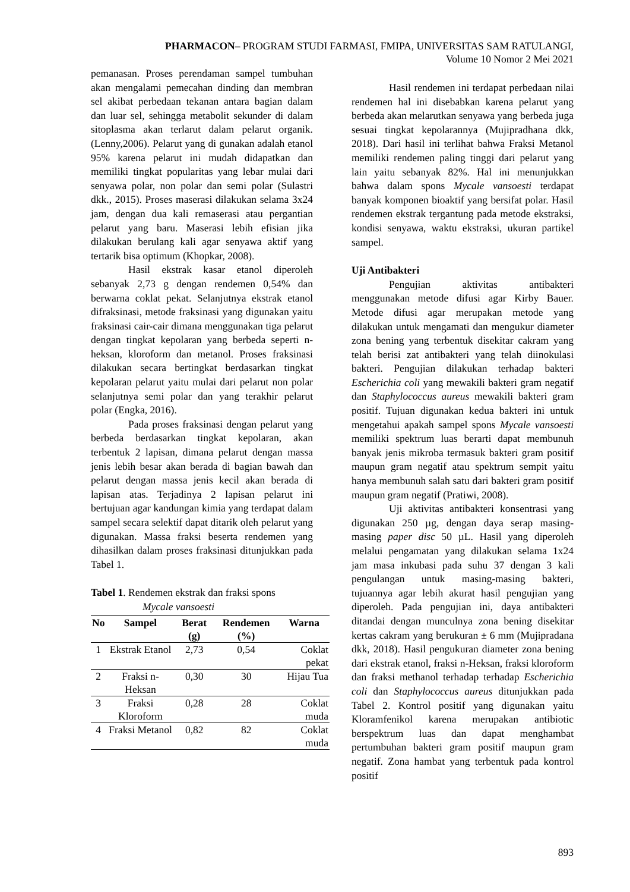PHARMACON– PROGRAM STUDI FARMASI, FMIPA, UNIVERSITAS SAM RATULANGI,
Volume 10 Nomor 2 Mei 2021
pemanasan. Proses perendaman sampel tumbuhan akan mengalami pemecahan dinding dan membran sel akibat perbedaan tekanan antara bagian dalam dan luar sel, sehingga metabolit sekunder di dalam sitoplasma akan terlarut dalam pelarut organik. (Lenny,2006). Pelarut yang di gunakan adalah etanol 95% karena pelarut ini mudah didapatkan dan memiliki tingkat popularitas yang lebar mulai dari senyawa polar, non polar dan semi polar (Sulastri dkk., 2015). Proses maserasi dilakukan selama 3x24 jam, dengan dua kali remaserasi atau pergantian pelarut yang baru. Maserasi lebih efisian jika dilakukan berulang kali agar senyawa aktif yang tertarik bisa optimum (Khopkar, 2008).
Hasil ekstrak kasar etanol diperoleh sebanyak 2,73 g dengan rendemen 0,54% dan berwarna coklat pekat. Selanjutnya ekstrak etanol difraksinasi, metode fraksinasi yang digunakan yaitu fraksinasi cair-cair dimana menggunakan tiga pelarut dengan tingkat kepolaran yang berbeda seperti n-heksan, kloroform dan metanol. Proses fraksinasi dilakukan secara bertingkat berdasarkan tingkat kepolaran pelarut yaitu mulai dari pelarut non polar selanjutnya semi polar dan yang terakhir pelarut polar (Engka, 2016).
Pada proses fraksinasi dengan pelarut yang berbeda berdasarkan tingkat kepolaran, akan terbentuk 2 lapisan, dimana pelarut dengan massa jenis lebih besar akan berada di bagian bawah dan pelarut dengan massa jenis kecil akan berada di lapisan atas. Terjadinya 2 lapisan pelarut ini bertujuan agar kandungan kimia yang terdapat dalam sampel secara selektif dapat ditarik oleh pelarut yang digunakan. Massa fraksi beserta rendemen yang dihasilkan dalam proses fraksinasi ditunjukkan pada Tabel 1.
Tabel 1. Rendemen ekstrak dan fraksi spons
Mycale vansoesti
| No | Sampel | Berat (g) | Rendemen (%) | Warna |
| --- | --- | --- | --- | --- |
| 1 | Ekstrak Etanol | 2,73 | 0,54 | Coklat pekat |
| 2 | Fraksi n-Heksan | 0,30 | 30 | Hijau Tua |
| 3 | Fraksi Kloroform | 0,28 | 28 | Coklat muda |
| 4 | Fraksi Metanol | 0,82 | 82 | Coklat muda |
Hasil rendemen ini terdapat perbedaan nilai rendemen hal ini disebabkan karena pelarut yang berbeda akan melarutkan senyawa yang berbeda juga sesuai tingkat kepolarannya (Mujipradhana dkk, 2018). Dari hasil ini terlihat bahwa Fraksi Metanol memiliki rendemen paling tinggi dari pelarut yang lain yaitu sebanyak 82%. Hal ini menunjukkan bahwa dalam spons Mycale vansoesti terdapat banyak komponen bioaktif yang bersifat polar. Hasil rendemen ekstrak tergantung pada metode ekstraksi, kondisi senyawa, waktu ekstraksi, ukuran partikel sampel.
Uji Antibakteri
Pengujian aktivitas antibakteri menggunakan metode difusi agar Kirby Bauer. Metode difusi agar merupakan metode yang dilakukan untuk mengamati dan mengukur diameter zona bening yang terbentuk disekitar cakram yang telah berisi zat antibakteri yang telah diinokulasi bakteri. Pengujian dilakukan terhadap bakteri Escherichia coli yang mewakili bakteri gram negatif dan Staphylococcus aureus mewakili bakteri gram positif. Tujuan digunakan kedua bakteri ini untuk mengetahui apakah sampel spons Mycale vansoesti memiliki spektrum luas berarti dapat membunuh banyak jenis mikroba termasuk bakteri gram positif maupun gram negatif atau spektrum sempit yaitu hanya membunuh salah satu dari bakteri gram positif maupun gram negatif (Pratiwi, 2008).
Uji aktivitas antibakteri konsentrasi yang digunakan 250 µg, dengan daya serap masing- masing paper disc 50 µL. Hasil yang diperoleh melalui pengamatan yang dilakukan selama 1x24 jam masa inkubasi pada suhu 37 dengan 3 kali pengulangan untuk masing-masing bakteri, tujuannya agar lebih akurat hasil pengujian yang diperoleh. Pada pengujian ini, daya antibakteri ditandai dengan munculnya zona bening disekitar kertas cakram yang berukuran ± 6 mm (Mujipradana dkk, 2018). Hasil pengukuran diameter zona bening dari ekstrak etanol, fraksi n-Heksan, fraksi kloroform dan fraksi methanol terhadap terhadap Escherichia coli dan Staphylococcus aureus ditunjukkan pada Tabel 2. Kontrol positif yang digunakan yaitu Kloramfenikol karena merupakan antibiotic berspektrum luas dan dapat menghambat pertumbuhan bakteri gram positif maupun gram negatif. Zona hambat yang terbentuk pada kontrol positif
893